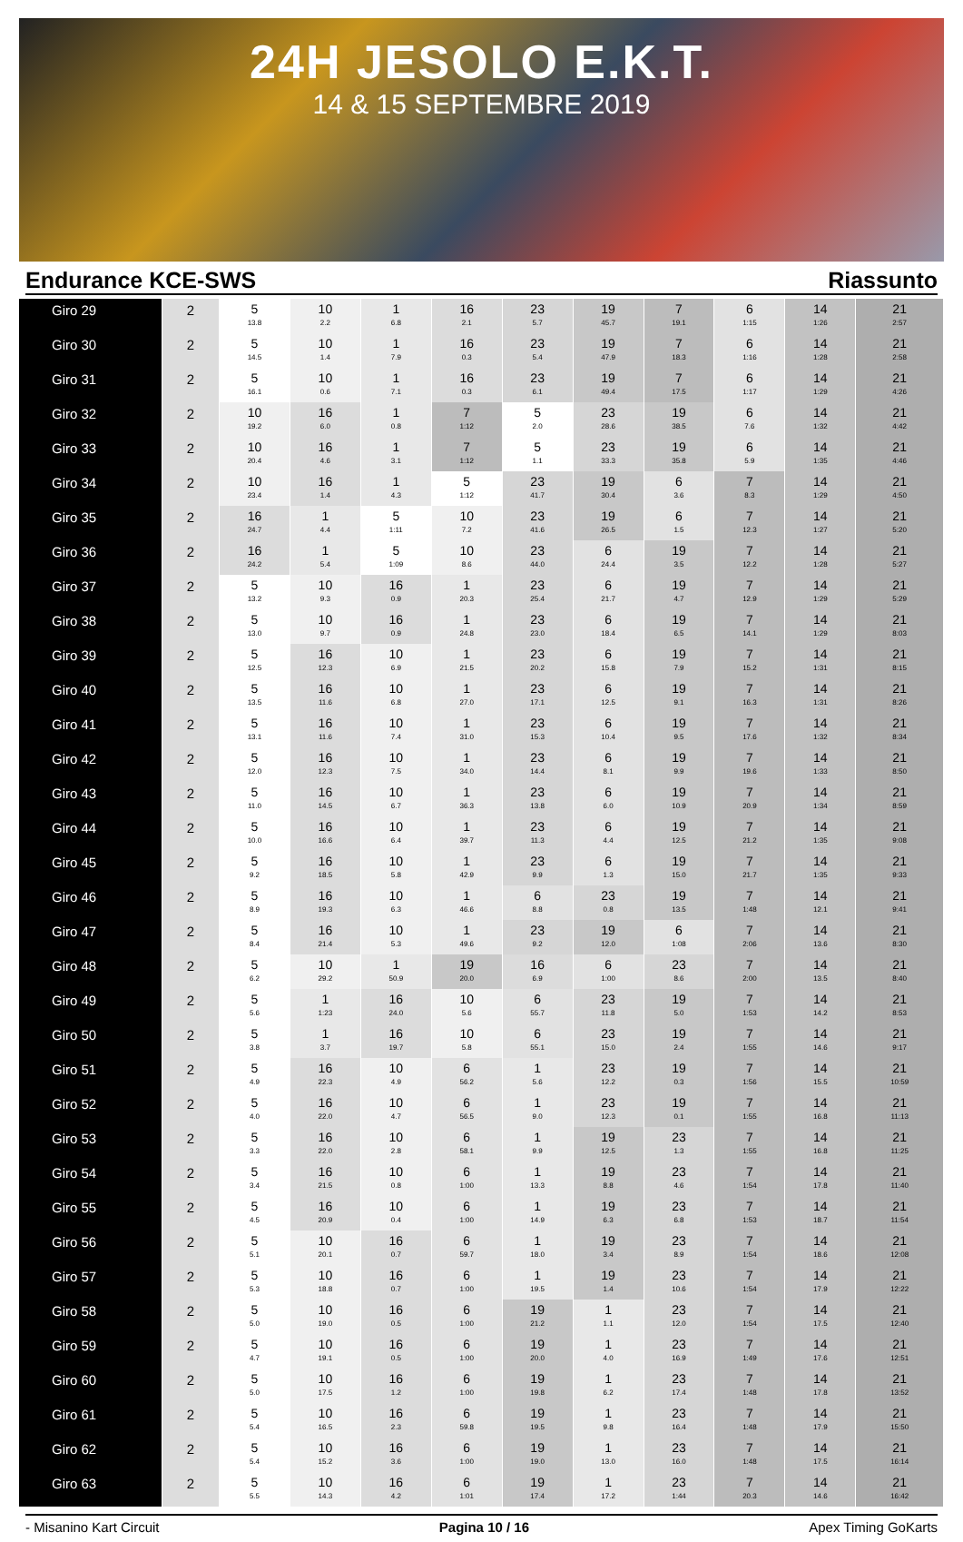24H JESOLO E.K.T.
14 & 15 SEPTEMBRE 2019
Endurance KCE-SWS Riassunto
| Giro 29 | 2 | 5 13.8 | 10 2.2 | 1 6.8 | 16 2.1 | 23 5.7 | 19 45.7 | 7 19.1 | 6 1:15 | 14 1:26 | 21 2:57 |
| Giro 30 | 2 | 5 14.5 | 10 1.4 | 1 7.9 | 16 0.3 | 23 5.4 | 19 47.9 | 7 18.3 | 6 1:16 | 14 1:28 | 21 2:58 |
| Giro 31 | 2 | 5 16.1 | 10 0.6 | 1 7.1 | 16 0.3 | 23 6.1 | 19 49.4 | 7 17.5 | 6 1:17 | 14 1:29 | 21 4:26 |
| Giro 32 | 2 | 10 19.2 | 16 6.0 | 1 0.8 | 7 1:12 | 5 2.0 | 23 28.6 | 19 38.5 | 6 7.6 | 14 1:32 | 21 4:42 |
| Giro 33 | 2 | 10 20.4 | 16 4.6 | 1 3.1 | 7 1:12 | 5 1.1 | 23 33.3 | 19 35.8 | 6 5.9 | 14 1:35 | 21 4:46 |
| Giro 34 | 2 | 10 23.4 | 16 1.4 | 1 4.3 | 5 1:12 | 23 41.7 | 19 30.4 | 6 3.6 | 7 8.3 | 14 1:29 | 21 4:50 |
| Giro 35 | 2 | 16 24.7 | 1 4.4 | 5 1:11 | 10 7.2 | 23 41.6 | 19 26.5 | 6 1.5 | 7 12.3 | 14 1:27 | 21 5:20 |
| Giro 36 | 2 | 16 24.2 | 1 5.4 | 5 1:09 | 10 8.6 | 23 44.0 | 6 24.4 | 19 3.5 | 7 12.2 | 14 1:28 | 21 5:27 |
| Giro 37 | 2 | 5 13.2 | 10 9.3 | 16 0.9 | 1 20.3 | 23 25.4 | 6 21.7 | 19 4.7 | 7 12.9 | 14 1:29 | 21 5:29 |
| Giro 38 | 2 | 5 13.0 | 10 9.7 | 16 0.9 | 1 24.8 | 23 23.0 | 6 18.4 | 19 6.5 | 7 14.1 | 14 1:29 | 21 8:03 |
| Giro 39 | 2 | 5 12.5 | 16 12.3 | 10 6.9 | 1 21.5 | 23 20.2 | 6 15.8 | 19 7.9 | 7 15.2 | 14 1:31 | 21 8:15 |
| Giro 40 | 2 | 5 13.5 | 16 11.6 | 10 6.8 | 1 27.0 | 23 17.1 | 6 12.5 | 19 9.1 | 7 16.3 | 14 1:31 | 21 8:26 |
| Giro 41 | 2 | 5 13.1 | 16 11.6 | 10 7.4 | 1 31.0 | 23 15.3 | 6 10.4 | 19 9.5 | 7 17.6 | 14 1:32 | 21 8:34 |
| Giro 42 | 2 | 5 12.0 | 16 12.3 | 10 7.5 | 1 34.0 | 23 14.4 | 6 8.1 | 19 9.9 | 7 19.6 | 14 1:33 | 21 8:50 |
| Giro 43 | 2 | 5 11.0 | 16 14.5 | 10 6.7 | 1 36.3 | 23 13.8 | 6 6.0 | 19 10.9 | 7 20.9 | 14 1:34 | 21 8:59 |
| Giro 44 | 2 | 5 10.0 | 16 16.6 | 10 6.4 | 1 39.7 | 23 11.3 | 6 4.4 | 19 12.5 | 7 21.2 | 14 1:35 | 21 9:08 |
| Giro 45 | 2 | 5 9.2 | 16 18.5 | 10 5.8 | 1 42.9 | 23 9.9 | 6 1.3 | 19 15.0 | 7 21.7 | 14 1:35 | 21 9:33 |
| Giro 46 | 2 | 5 8.9 | 16 19.3 | 10 6.3 | 1 46.6 | 6 8.8 | 23 0.8 | 19 13.5 | 7 1:48 | 14 12.1 | 21 9:41 |
| Giro 47 | 2 | 5 8.4 | 16 21.4 | 10 5.3 | 1 49.6 | 23 9.2 | 19 12.0 | 6 1:08 | 7 2:06 | 14 13.6 | 21 8:30 |
| Giro 48 | 2 | 5 6.2 | 10 29.2 | 1 50.9 | 19 20.0 | 16 6.9 | 6 1:00 | 23 8.6 | 7 2:00 | 14 13.5 | 21 8:40 |
| Giro 49 | 2 | 5 5.6 | 1 1:23 | 16 24.0 | 10 5.6 | 6 55.7 | 23 11.8 | 19 5.0 | 7 1:53 | 14 14.2 | 21 8:53 |
| Giro 50 | 2 | 5 3.8 | 1 3.7 | 16 19.7 | 10 5.8 | 6 55.1 | 23 15.0 | 19 2.4 | 7 1:55 | 14 14.6 | 21 9:17 |
| Giro 51 | 2 | 5 4.9 | 16 22.3 | 10 4.9 | 6 56.2 | 1 5.6 | 23 12.2 | 19 0.3 | 7 1:56 | 14 15.5 | 21 10:59 |
| Giro 52 | 2 | 5 4.0 | 16 22.0 | 10 4.7 | 6 56.5 | 1 9.0 | 23 12.3 | 19 0.1 | 7 1:55 | 14 16.8 | 21 11:13 |
| Giro 53 | 2 | 5 3.3 | 16 22.0 | 10 2.8 | 6 58.1 | 1 9.9 | 19 12.5 | 23 1.3 | 7 1:55 | 14 16.8 | 21 11:25 |
| Giro 54 | 2 | 5 3.4 | 16 21.5 | 10 0.8 | 6 1:00 | 1 13.3 | 19 8.8 | 23 4.6 | 7 1:54 | 14 17.8 | 21 11:40 |
| Giro 55 | 2 | 5 4.5 | 16 20.9 | 10 0.4 | 6 1:00 | 1 14.9 | 19 6.3 | 23 6.8 | 7 1:53 | 14 18.7 | 21 11:54 |
| Giro 56 | 2 | 5 5.1 | 10 20.1 | 16 0.7 | 6 59.7 | 1 18.0 | 19 3.4 | 23 8.9 | 7 1:54 | 14 18.6 | 21 12:08 |
| Giro 57 | 2 | 5 5.3 | 10 18.8 | 16 0.7 | 6 1:00 | 1 19.5 | 19 1.4 | 23 10.6 | 7 1:54 | 14 17.9 | 21 12:22 |
| Giro 58 | 2 | 5 5.0 | 10 19.0 | 16 0.5 | 6 1:00 | 19 21.2 | 1 1.1 | 23 12.0 | 7 1:54 | 14 17.5 | 21 12:40 |
| Giro 59 | 2 | 5 4.7 | 10 19.1 | 16 0.5 | 6 1:00 | 19 20.0 | 1 4.0 | 23 16.9 | 7 1:49 | 14 17.6 | 21 12:51 |
| Giro 60 | 2 | 5 5.0 | 10 17.5 | 16 1.2 | 6 1:00 | 19 19.8 | 1 6.2 | 23 17.4 | 7 1:48 | 14 17.8 | 21 13:52 |
| Giro 61 | 2 | 5 5.4 | 10 16.5 | 16 2.3 | 6 59.8 | 19 19.5 | 1 9.8 | 23 16.4 | 7 1:48 | 14 17.9 | 21 15:50 |
| Giro 62 | 2 | 5 5.4 | 10 15.2 | 16 3.6 | 6 1:00 | 19 19.0 | 1 13.0 | 23 16.0 | 7 1:48 | 14 17.5 | 21 16:14 |
| Giro 63 | 2 | 5 5.5 | 10 14.3 | 16 4.2 | 6 1:01 | 19 17.4 | 1 17.2 | 23 1:44 | 7 20.3 | 14 14.6 | 21 16:42 |
- Misanino Kart Circuit Pagina 10 / 16 Apex Timing GoKarts